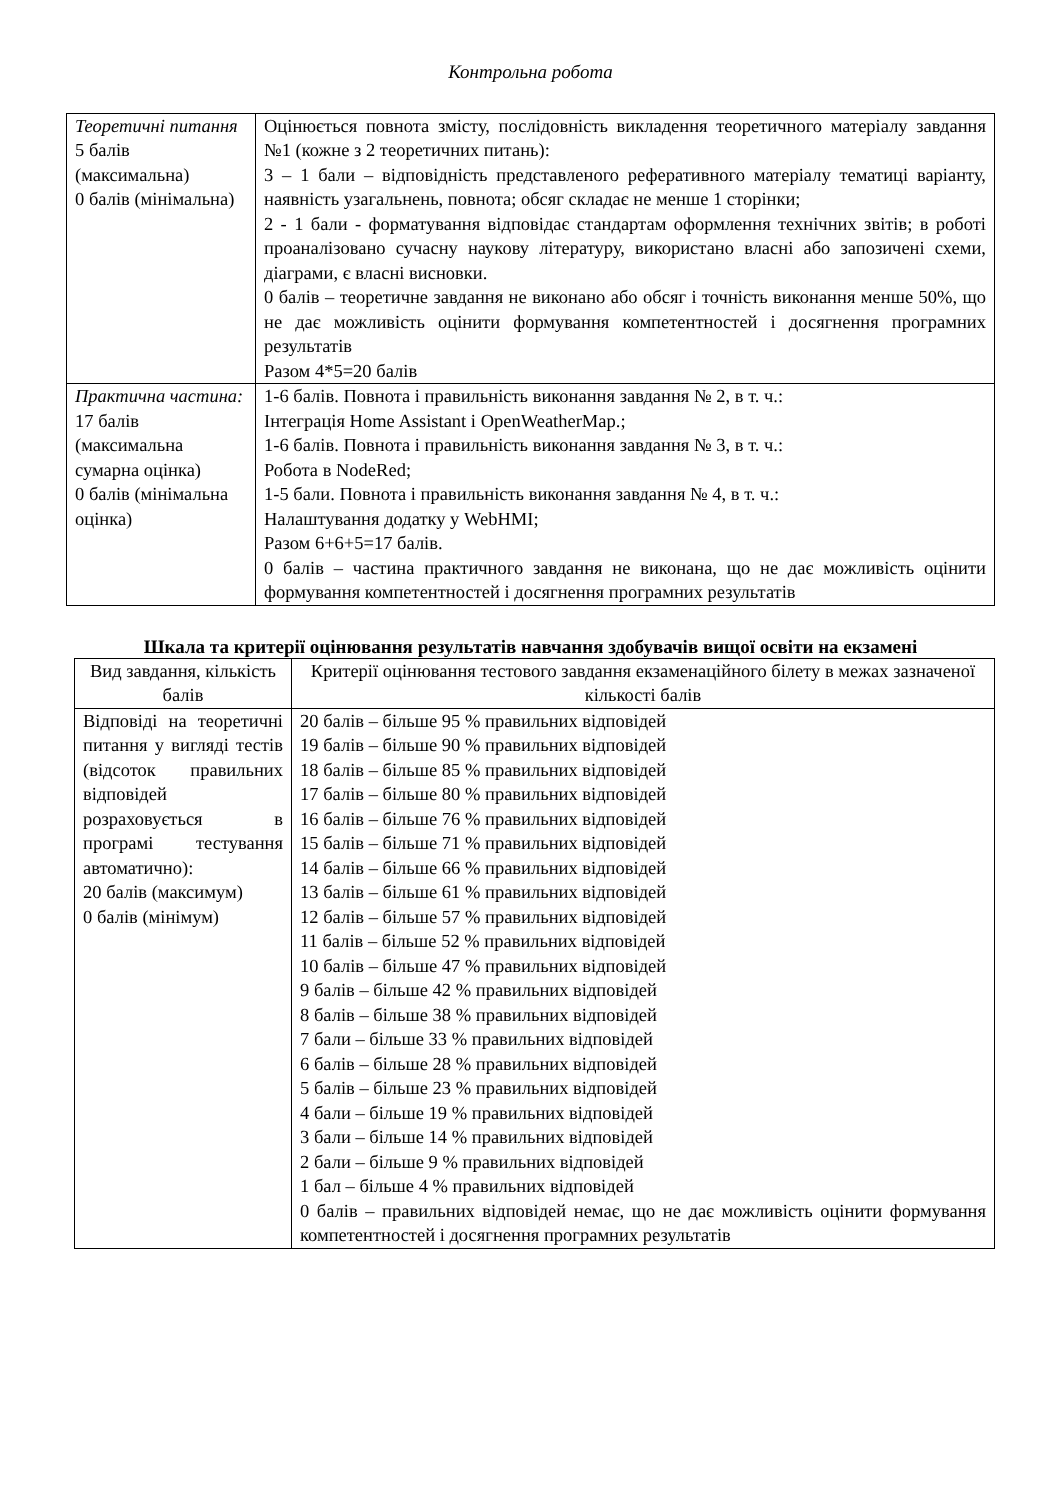Контрольна робота
| Теоретичні питання 5 балів (максимальна) 0 балів (мінімальна) | Оцінюється повнота змісту, послідовність викладення теоретичного матеріалу завдання №1 (кожне з 2 теоретичних питань): 3 – 1 бали – відповідність представленого реферативного матеріалу тематиці варіанту, наявність узагальнень, повнота; обсяг складає не менше 1 сторінки; 2 - 1 бали - форматування відповідає стандартам оформлення технічних звітів; в роботі проаналізовано сучасну наукову літературу, використано власні або запозичені схеми, діаграми, є власні висновки. 0 балів – теоретичне завдання не виконано або обсяг і точність виконання менше 50%, що не дає можливість оцінити формування компетентностей і досягнення програмних результатів Разом 4*5=20 балів |
| Практична частина: 17 балів (максимальна сумарна оцінка) 0 балів (мінімальна оцінка) | 1-6 балів. Повнота і правильність виконання завдання № 2, в т. ч.: Інтеграція Home Assistant і OpenWeatherMap.; 1-6 балів. Повнота і правильність виконання завдання № 3, в т. ч.: Робота в NodeRed; 1-5 бали. Повнота і правильність виконання завдання № 4, в т. ч.: Налаштування додатку у WebHMI; Разом 6+6+5=17 балів. 0 балів – частина практичного завдання не виконана, що не дає можливість оцінити формування компетентностей і досягнення програмних результатів |
Шкала та критерії оцінювання результатів навчання здобувачів вищої освіти на екзамені
| Вид завдання, кількість балів | Критерії оцінювання тестового завдання екзаменаційного білету в межах зазначеної кількості балів |
| --- | --- |
| Відповіді на теоретичні питання у вигляді тестів (відсоток правильних відповідей розраховується в програмі тестування автоматично): 20 балів (максимум) 0 балів (мінімум) | 20 балів – більше 95 % правильних відповідей 19 балів – більше 90 % правильних відповідей 18 балів – більше 85 % правильних відповідей 17 балів – більше 80 % правильних відповідей 16 балів – більше 76 % правильних відповідей 15 балів – більше 71 % правильних відповідей 14 балів – більше 66 % правильних відповідей 13 балів – більше 61 % правильних відповідей 12 балів – більше 57 % правильних відповідей 11 балів – більше 52 % правильних відповідей 10 балів – більше 47 % правильних відповідей 9 балів – більше 42 % правильних відповідей 8 балів – більше 38 % правильних відповідей 7 бали – більше 33 % правильних відповідей 6 балів – більше 28 % правильних відповідей 5 балів – більше 23 % правильних відповідей 4 бали – більше 19 % правильних відповідей 3 бали – більше 14 % правильних відповідей 2 бали – більше 9 % правильних відповідей 1 бал – більше 4 % правильних відповідей 0 балів – правильних відповідей немає, що не дає можливість оцінити формування компетентностей і досягнення програмних результатів |